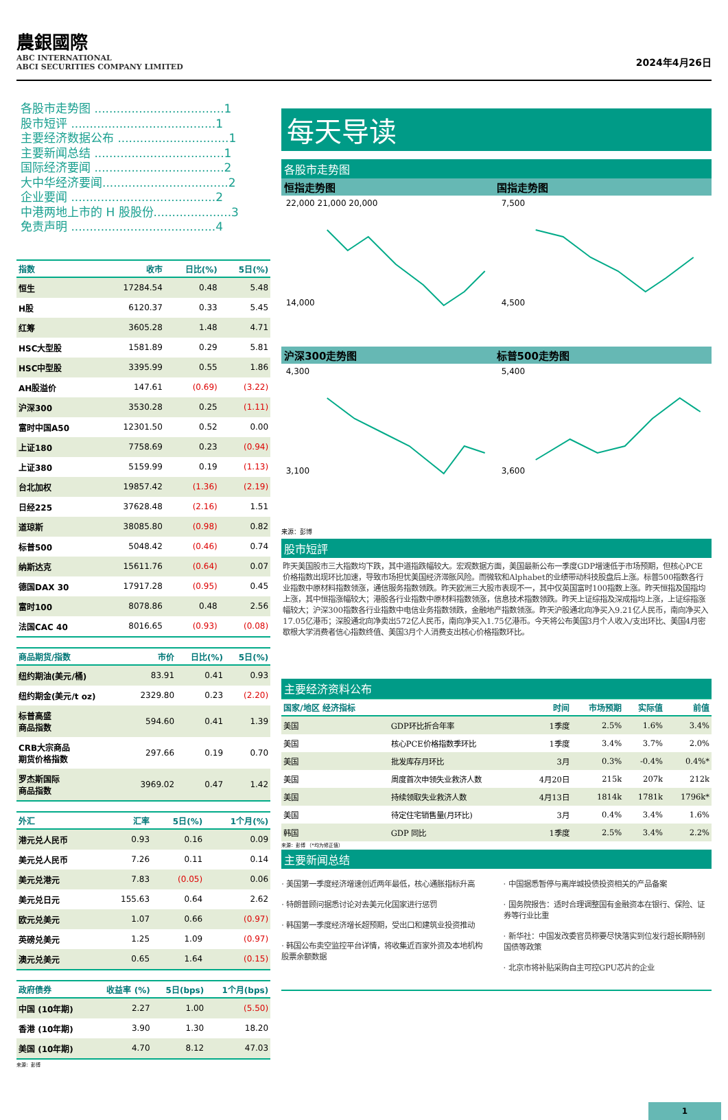農銀國際
ABC INTERNATIONAL
ABCI SECURITIES COMPANY LIMITED
2024年4月26日
各股市走势图 ...................................1
股市短评 .......................................1
主要经济数据公布 ..............................1
主要新闻总结 ...................................1
国际经济要闻 ...................................2
大中华经济要闻..................................2
企业要闻 .......................................2
中港两地上市的 H 股股份.....................3
免责声明 .......................................4
| 指数 | 收市 | 日比(%) | 5日(%) |
| --- | --- | --- | --- |
| 恒生 | 17284.54 | 0.48 | 5.48 |
| H股 | 6120.37 | 0.33 | 5.45 |
| 红筹 | 3605.28 | 1.48 | 4.71 |
| HSC大型股 | 1581.89 | 0.29 | 5.81 |
| HSC中型股 | 3395.99 | 0.55 | 1.86 |
| AH股溢价 | 147.61 | (0.69) | (3.22) |
| 沪深300 | 3530.28 | 0.25 | (1.11) |
| 富时中国A50 | 12301.50 | 0.52 | 0.00 |
| 上证180 | 7758.69 | 0.23 | (0.94) |
| 上证380 | 5159.99 | 0.19 | (1.13) |
| 台北加权 | 19857.42 | (1.36) | (2.19) |
| 日经225 | 37628.48 | (2.16) | 1.51 |
| 道琼斯 | 38085.80 | (0.98) | 0.82 |
| 标普500 | 5048.42 | (0.46) | 0.74 |
| 纳斯达克 | 15611.76 | (0.64) | 0.07 |
| 德国DAX 30 | 17917.28 | (0.95) | 0.45 |
| 富时100 | 8078.86 | 0.48 | 2.56 |
| 法国CAC 40 | 8016.65 | (0.93) | (0.08) |
| 商品期货/指数 | 市价 | 日比(%) | 5日(%) |
| --- | --- | --- | --- |
| 纽约期油(美元/桶) | 83.91 | 0.41 | 0.93 |
| 纽约期金(美元/t oz) | 2329.80 | 0.23 | (2.20) |
| 标普高盛 商品指数 | 594.60 | 0.41 | 1.39 |
| CRB大宗商品 期货价格指数 | 297.66 | 0.19 | 0.70 |
| 罗杰斯国际 商品指数 | 3969.02 | 0.47 | 1.42 |
| 外汇 | 汇率 | 5日(%) | 1个月(%) |
| --- | --- | --- | --- |
| 港元兑人民币 | 0.93 | 0.16 | 0.09 |
| 美元兑人民币 | 7.26 | 0.11 | 0.14 |
| 美元兑港元 | 7.83 | (0.05) | 0.06 |
| 美元兑日元 | 155.63 | 0.64 | 2.62 |
| 欧元兑美元 | 1.07 | 0.66 | (0.97) |
| 英磅兑美元 | 1.25 | 1.09 | (0.97) |
| 澳元兑美元 | 0.65 | 1.64 | (0.15) |
| 政府债券 | 收益率 (%) | 5日(bps) | 1个月(bps) |
| --- | --- | --- | --- |
| 中国 (10年期) | 2.27 | 1.00 | (5.50) |
| 香港 (10年期) | 3.90 | 1.30 | 18.20 |
| 美国 (10年期) | 4.70 | 8.12 | 47.03 |
来源：彭博
每天导读
各股市走势图
恒指走势图 国指走势图
22,000 21,000 20,000
14,000
7,500
4,500
沪深300走势图 标普500走势图
4,300
3,100
5,400
3,600
来源：彭博
股市短評
昨天美国股市三大指数均下跌，其中道指跌幅较大。宏观数据方面，美国最新公布一季度GDP增速低于市场预期，但核心PCE价格指数出现环比加速，导致市场担忧美国经济滞胀风险。而微软和Alphabet的业绩带动科技股盘后上涨。标普500指数各行业指数中原材料指数领涨，通信服务指数领跌。昨天欧洲三大股市表现不一，其中仅英国富时100指数上涨。昨天恒指及国指均上涨，其中恒指涨幅较大；港股各行业指数中原材料指数领涨，信息技术指数领跌。昨天上证综指及深成指均上涨，上证综指涨幅较大；沪深300指数各行业指数中电信业务指数领跌，金融地产指数领涨。昨天沪股通北向净买入9.21亿人民币，南向净买入17.05亿港币；深股通北向净卖出572亿人民币，南向净买入1.75亿港币。今天将公布美国3月个人收入/支出环比、美国4月密歇根大学消费者信心指数终值、美国3月个人消费支出核心价格指数环比。
主要经济资料公布
| 国家/地区 经济指标 | | 时间 | 市场预期 | 实际值 | 前值 |
| --- | --- | --- | --- | --- | --- |
| 美国 | GDP环比折合年率 | 1季度 | 2.5% | 1.6% | 3.4% |
| 美国 | 核心PCE价格指数季环比 | 1季度 | 3.4% | 3.7% | 2.0% |
| 美国 | 批发库存月环比 | 3月 | 0.3% | -0.4% | 0.4%* |
| 美国 | 周度首次申领失业救济人数 | 4月20日 | 215k | 207k | 212k |
| 美国 | 持续领取失业救济人数 | 4月13日 | 1814k | 1781k | 1796k* |
| 美国 | 待定住宅销售量(月环比) | 3月 | 0.4% | 3.4% | 1.6% |
| 韩国 | GDP 同比 | 1季度 | 2.5% | 3.4% | 2.2% |
来源：彭博 （*均为修正值）
主要新闻总结
· 美国第一季度经济增速创近两年最低，核心通胀指标升高
· 特朗普顾问据悉讨论对去美元化国家进行惩罚
· 韩国第一季度经济增长超预期，受出口和建筑业投资推动
· 韩国公布卖空监控平台详情，将收集近百家外资及本地机构股票余额数据
· 中国据悉暂停与离岸城投债投资相关的产品备案
· 国务院报告：适时合理调整国有金融资本在银行、保险、证券等行业比重
· 新华社：中国发改委官员称要尽快落实到位发行超长期特别国债等政策
· 北京市将补贴采购自主可控GPU芯片的企业
1